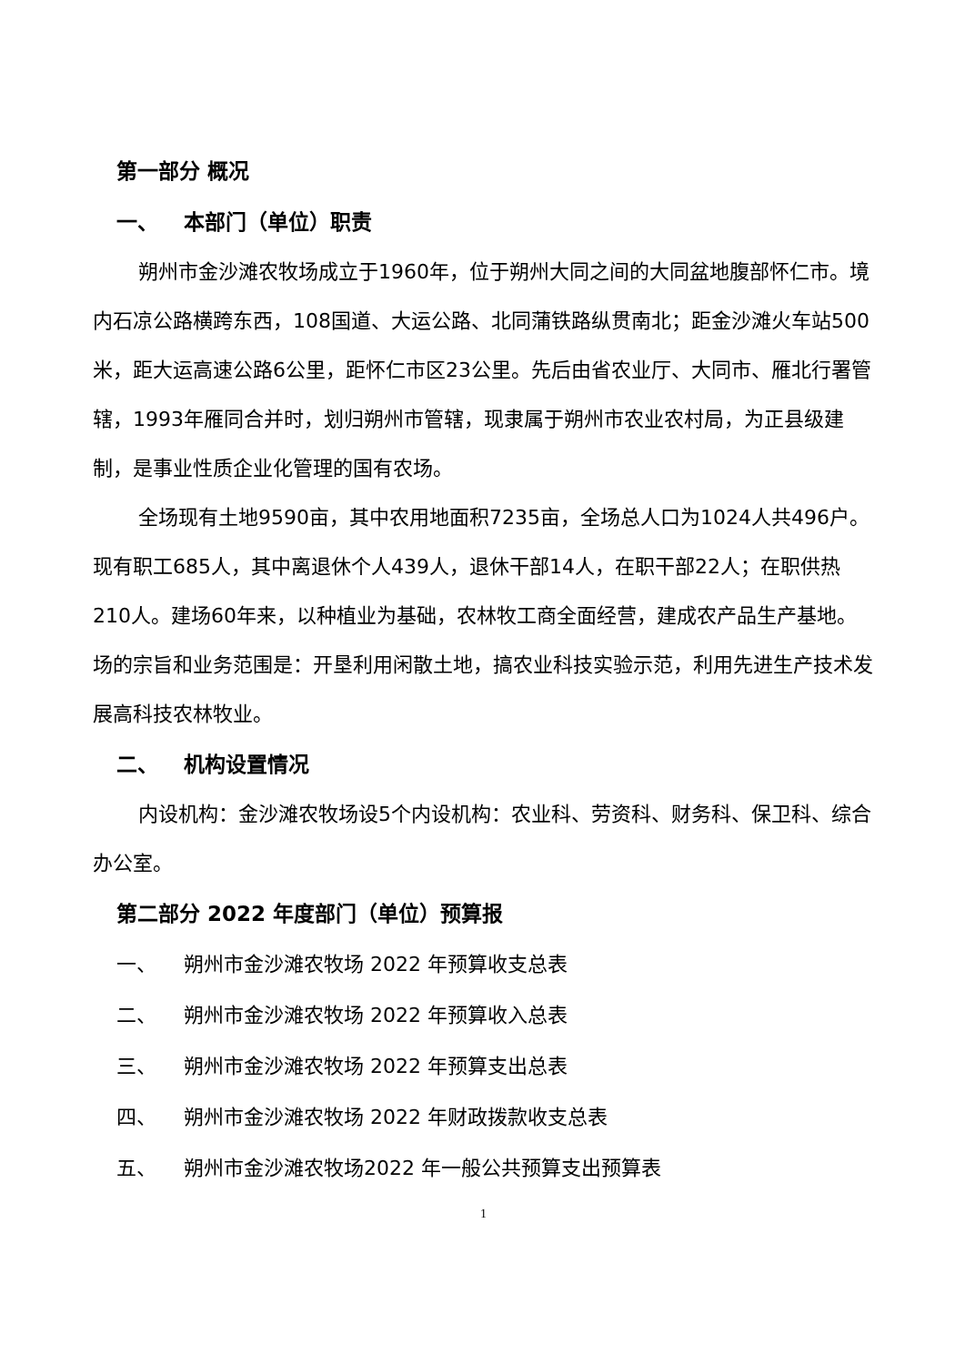第一部分 概况
一、 本部门（单位）职责
朔州市金沙滩农牧场成立于1960年，位于朔州大同之间的大同盆地腹部怀仁市。境内石凉公路横跨东西，108国道、大运公路、北同蒲铁路纵贯南北；距金沙滩火车站500米，距大运高速公路6公里，距怀仁市区23公里。先后由省农业厅、大同市、雁北行署管辖，1993年雁同合并时，划归朔州市管辖，现隶属于朔州市农业农村局，为正县级建制，是事业性质企业化管理的国有农场。
全场现有土地9590亩，其中农用地面积7235亩，全场总人口为1024人共496户。现有职工685人，其中离退休个人439人，退休干部14人，在职干部22人；在职供热210人。建场60年来，以种植业为基础，农林牧工商全面经营，建成农产品生产基地。场的宗旨和业务范围是：开垦利用闲散土地，搞农业科技实验示范，利用先进生产技术发展高科技农林牧业。
二、 机构设置情况
内设机构：金沙滩农牧场设5个内设机构：农业科、劳资科、财务科、保卫科、综合办公室。
第二部分 2022 年度部门（单位）预算报
一、 朔州市金沙滩农牧场 2022 年预算收支总表
二、 朔州市金沙滩农牧场 2022 年预算收入总表
三、 朔州市金沙滩农牧场 2022 年预算支出总表
四、 朔州市金沙滩农牧场 2022 年财政拨款收支总表
五、 朔州市金沙滩农牧场2022 年一般公共预算支出预算表
1